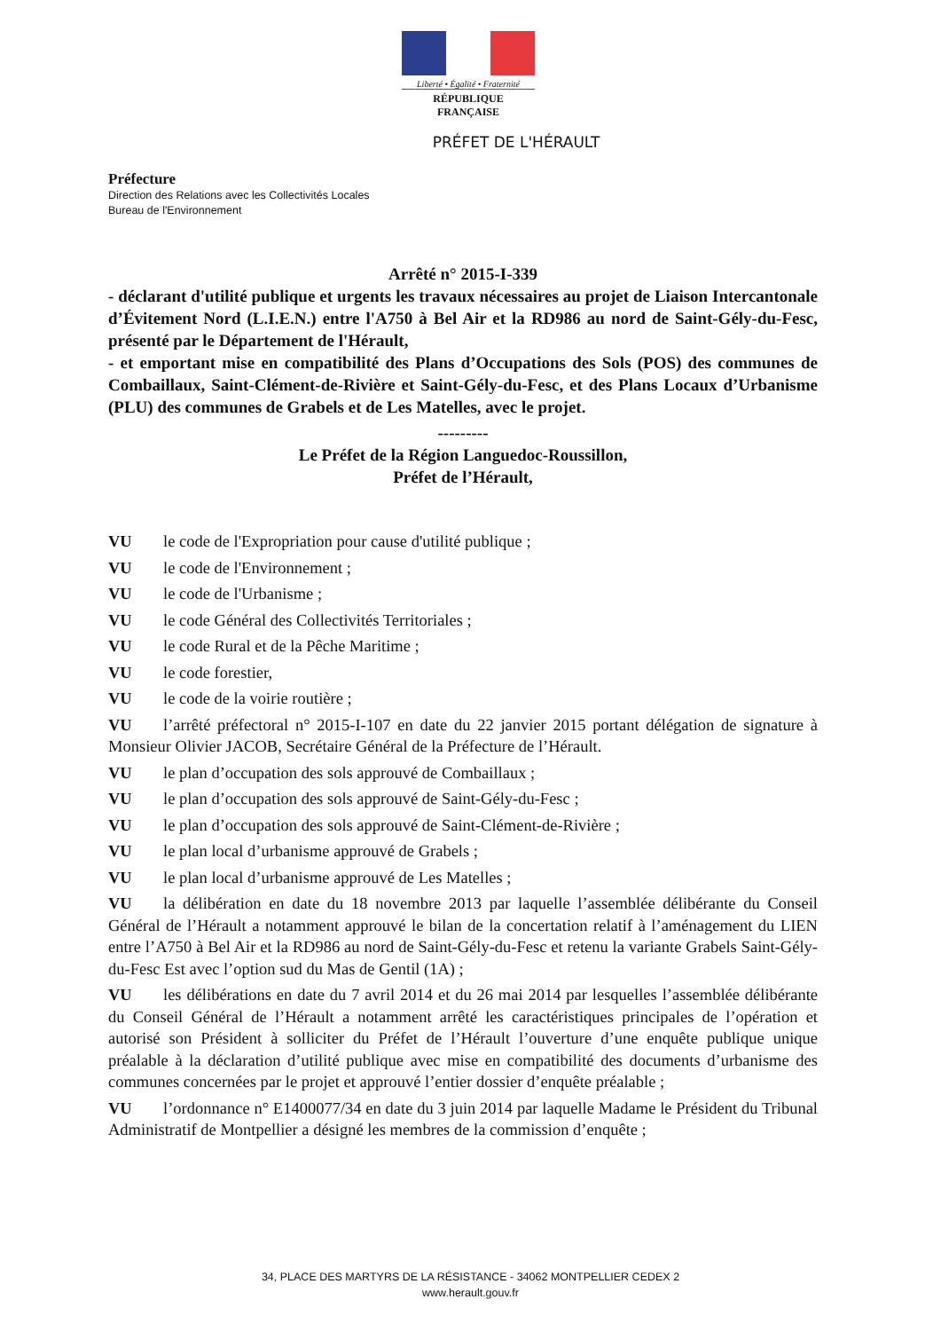Liberté • Égalité • Fraternité
RÉPUBLIQUE FRANÇAISE
PRÉFET DE L'HÉRAULT
Préfecture
Direction des Relations avec les Collectivités Locales
Bureau de l'Environnement
Arrêté n° 2015-I-339
- déclarant d'utilité publique et urgents les travaux nécessaires au projet de Liaison Intercantonale d’Évitement Nord (L.I.E.N.) entre l'A750 à Bel Air et la RD986 au nord de Saint-Gély-du-Fesc, présenté par le Département de l'Hérault,
- et emportant mise en compatibilité des Plans d’Occupations des Sols (POS) des communes de Combaillaux, Saint-Clément-de-Rivière et Saint-Gély-du-Fesc, et des Plans Locaux d’Urbanisme (PLU) des communes de Grabels et de Les Matelles, avec le projet.
---------
Le Préfet de la Région Languedoc-Roussillon,
Préfet de l’Hérault,
VU le code de l'Expropriation pour cause d'utilité publique ;
VU le code de l'Environnement ;
VU le code de l'Urbanisme ;
VU le code Général des Collectivités Territoriales ;
VU le code Rural et de la Pêche Maritime ;
VU le code forestier,
VU le code de la voirie routière ;
VU l’arrêté préfectoral n° 2015-I-107 en date du 22 janvier 2015 portant délégation de signature à Monsieur Olivier JACOB, Secrétaire Général de la Préfecture de l’Hérault.
VU le plan d’occupation des sols approuvé de Combaillaux ;
VU le plan d’occupation des sols approuvé de Saint-Gély-du-Fesc ;
VU le plan d’occupation des sols approuvé de Saint-Clément-de-Rivière ;
VU le plan local d’urbanisme approuvé de Grabels ;
VU le plan local d’urbanisme approuvé de Les Matelles ;
VU la délibération en date du 18 novembre 2013 par laquelle l’assemblée délibérante du Conseil Général de l’Hérault a notamment approuvé le bilan de la concertation relatif à l’aménagement du LIEN entre l’A750 à Bel Air et la RD986 au nord de Saint-Gély-du-Fesc et retenu la variante Grabels Saint-Gély-du-Fesc Est avec l’option sud du Mas de Gentil (1A) ;
VU les délibérations en date du 7 avril 2014 et du 26 mai 2014 par lesquelles l’assemblée délibérante du Conseil Général de l’Hérault a notamment arrêté les caractéristiques principales de l’opération et autorisé son Président à solliciter du Préfet de l’Hérault l’ouverture d’une enquête publique unique préalable à la déclaration d’utilité publique avec mise en compatibilité des documents d’urbanisme des communes concernées par le projet et approuvé l’entier dossier d’enquête préalable ;
VU l’ordonnance n° E1400077/34 en date du 3 juin 2014 par laquelle Madame le Président du Tribunal Administratif de Montpellier a désigné les membres de la commission d’enquête ;
34, PLACE DES MARTYRS DE LA RÉSISTANCE - 34062 MONTPELLIER CEDEX 2
www.herault.gouv.fr